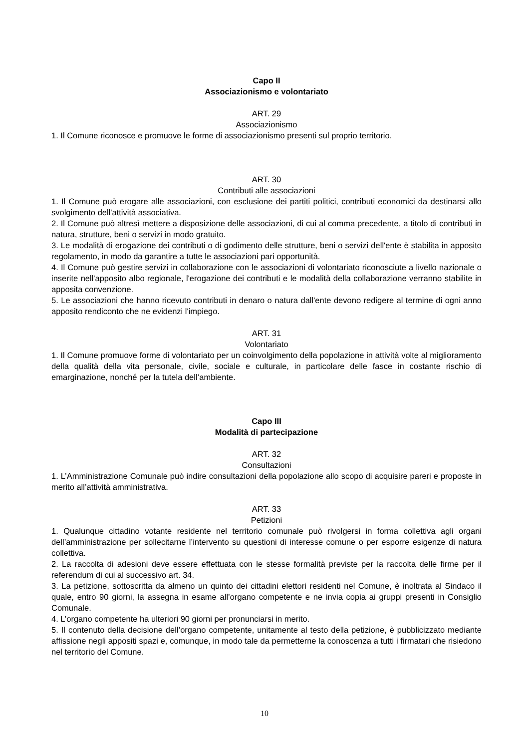Capo II
Associazionismo e volontariato
ART. 29
Associazionismo
1. Il Comune riconosce e promuove le forme di associazionismo presenti sul proprio territorio.
ART. 30
Contributi alle associazioni
1. Il Comune può erogare alle associazioni, con esclusione dei partiti politici, contributi economici da destinarsi allo svolgimento dell'attività associativa.
2. Il Comune può altresì mettere a disposizione delle associazioni, di cui al comma precedente, a titolo di contributi in natura, strutture, beni o servizi in modo gratuito.
3. Le modalità di erogazione dei contributi o di godimento delle strutture, beni o servizi dell'ente è stabilita in apposito regolamento, in modo da garantire a tutte le associazioni pari opportunità.
4. Il Comune può gestire servizi in collaborazione con le associazioni di volontariato riconosciute a livello nazionale o inserite nell'apposito albo regionale, l'erogazione dei contributi e le modalità della collaborazione verranno stabilite in apposita convenzione.
5. Le associazioni che hanno ricevuto contributi in denaro o natura dall'ente devono redigere al termine di ogni anno apposito rendiconto che ne evidenzi l'impiego.
ART. 31
Volontariato
1. Il Comune promuove forme di volontariato per un coinvolgimento della popolazione in attività volte al miglioramento della qualità della vita personale, civile, sociale e culturale, in particolare delle fasce in costante rischio di emarginazione, nonché per la tutela dell’ambiente.
Capo III
Modalità di partecipazione
ART. 32
Consultazioni
1. L’Amministrazione Comunale può indire consultazioni della popolazione allo scopo di acquisire pareri e proposte in merito all’attività amministrativa.
ART. 33
Petizioni
1. Qualunque cittadino votante residente nel territorio comunale può rivolgersi in forma collettiva agli organi dell’amministrazione per sollecitarne l’intervento su questioni di interesse comune o per esporre esigenze di natura collettiva.
2. La raccolta di adesioni deve essere effettuata con le stesse formalità previste per la raccolta delle firme per il referendum di cui al successivo art. 34.
3. La petizione, sottoscritta da almeno un quinto dei cittadini elettori residenti nel Comune, è inoltrata al Sindaco il quale, entro 90 giorni, la assegna in esame all’organo competente e ne invia copia ai gruppi presenti in Consiglio Comunale.
4. L’organo competente ha ulteriori 90 giorni per pronunciarsi in merito.
5. Il contenuto della decisione dell’organo competente, unitamente al testo della petizione, è pubblicizzato mediante affissione negli appositi spazi e, comunque, in modo tale da permetterne la conoscenza a tutti i firmatari che risiedono nel territorio del Comune.
10